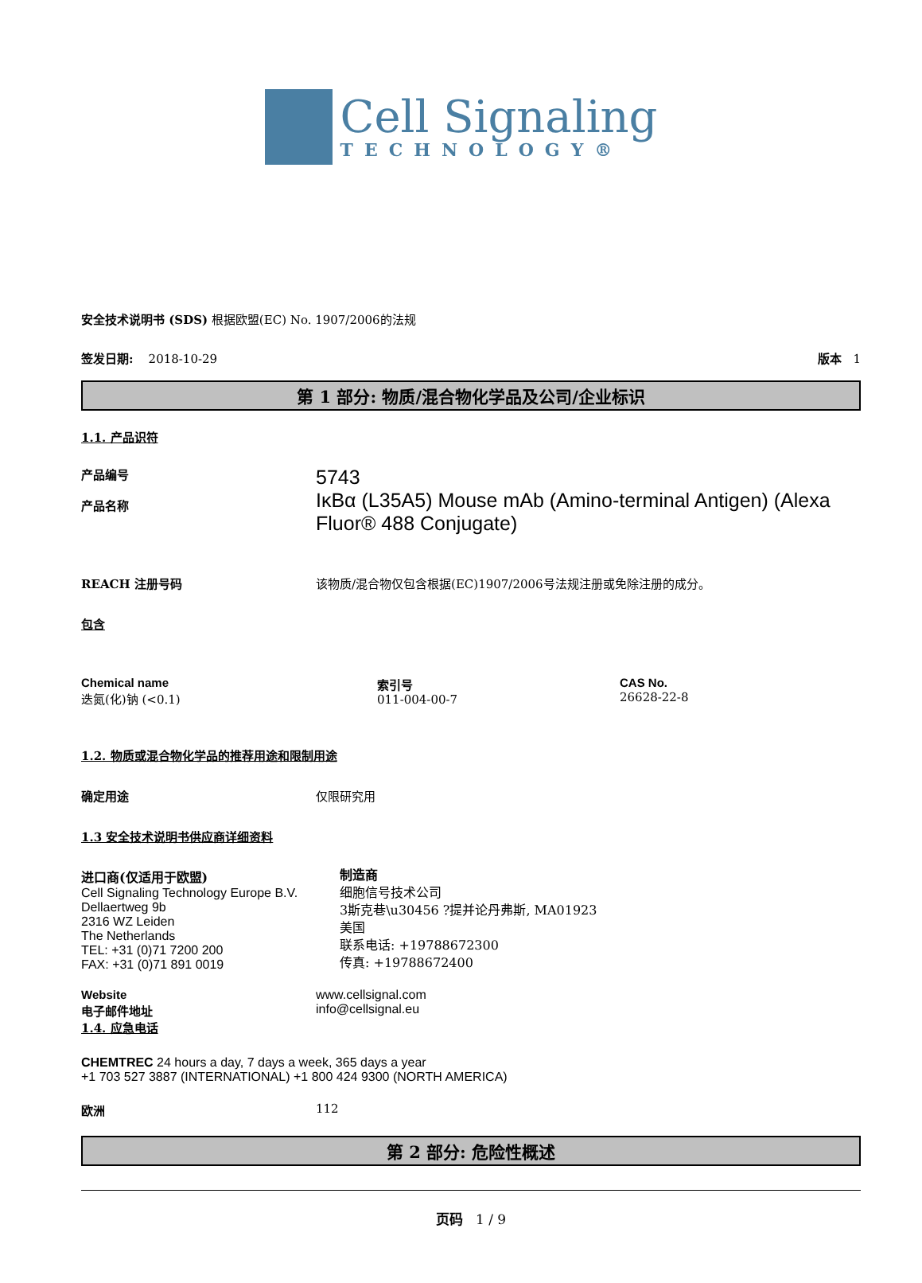Cell Signaling
TECHNOLOGY®
安全技术说明书 (SDS) 根据欧盟(EC) No. 1907/2006的法规
签发日期: 2018-10-29 版本 1
第 1 部分: 物质/混合物化学品及公司/企业标识
1.1. 产品识符
产品编号
产品名称
5743
IκBα (L35A5) Mouse mAb (Amino-terminal Antigen) (Alexa Fluor® 488 Conjugate)
REACH 注册号码 该物质/混合物仅包含根据(EC)1907/2006号法规注册或免除注册的成分。
包含
Chemical name
迭氮(化)钠 (<0.1)
索引号
011-004-00-7
CAS No.
26628-22-8
1.2. 物质或混合物化学品的推荐用途和限制用途
确定用途 仅限研究用
1.3 安全技术说明书供应商详细资料
进口商(仅适用于欧盟)
Cell Signaling Technology Europe B.V.
Dellaertweg 9b
2316 WZ Leiden
The Netherlands
TEL: +31 (0)71 7200 200
FAX: +31 (0)71 891 0019
制造商
细胞信号技术公司
3斯克巷\u30456 ?提并论丹弗斯, MA01923
美国
联系电话: +19788672300
传真: +19788672400
Website
电子邮件地址
www.cellsignal.com
info@cellsignal.eu
1.4. 应急电话
CHEMTREC 24 hours a day, 7 days a week, 365 days a year
+1 703 527 3887 (INTERNATIONAL) +1 800 424 9300 (NORTH AMERICA)
欧洲 112
第 2 部分: 危险性概述
页码 1 / 9